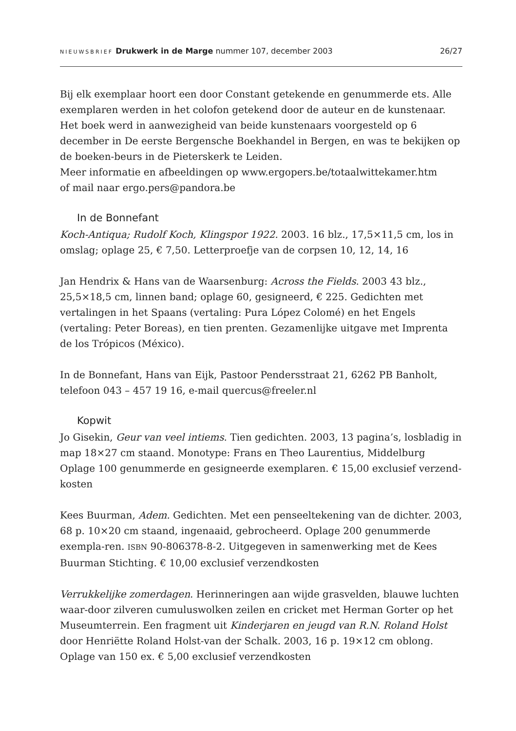NIEUWSBRIEF Drukwerk in de Marge nummer 107, december 2003
26/27
Bij elk exemplaar hoort een door Constant getekende en genummerde ets. Alle exemplaren werden in het colofon getekend door de auteur en de kunstenaar.
Het boek werd in aanwezigheid van beide kunstenaars voorgesteld op 6 december in De eerste Bergensche Boekhandel in Bergen, en was te bekijken op de boeken-beurs in de Pieterskerk te Leiden.
Meer informatie en afbeeldingen op www.ergopers.be/totaalwittekamer.htm
of mail naar ergo.pers@pandora.be
In de Bonnefant
Koch-Antiqua; Rudolf Koch, Klingspor 1922. 2003. 16 blz., 17,5×11,5 cm, los in omslag; oplage 25, € 7,50. Letterproefje van de corpsen 10, 12, 14, 16
Jan Hendrix & Hans van de Waarsenburg: Across the Fields. 2003 43 blz., 25,5×18,5 cm, linnen band; oplage 60, gesigneerd, € 225. Gedichten met vertalingen in het Spaans (vertaling: Pura López Colomé) en het Engels (vertaling: Peter Boreas), en tien prenten. Gezamenlijke uitgave met Imprenta de los Trópicos (México).
In de Bonnefant, Hans van Eijk, Pastoor Pendersstraat 21, 6262 PB Banholt,
telefoon 043 – 457 19 16, e-mail quercus@freeler.nl
Kopwit
Jo Gisekin, Geur van veel intiems. Tien gedichten. 2003, 13 pagina’s, losbladig in map 18×27 cm staand. Monotype: Frans en Theo Laurentius, Middelburg
Oplage 100 genummerde en gesigneerde exemplaren. € 15,00 exclusief verzend-kosten
Kees Buurman, Adem. Gedichten. Met een penseeltekening van de dichter. 2003, 68 p. 10×20 cm staand, ingenaaid, gebrocheerd. Oplage 200 genummerde exempla-ren. ISBN 90-806378-8-2. Uitgegeven in samenwerking met de Kees Buurman Stichting. € 10,00 exclusief verzendkosten
Verrukkelijke zomerdagen. Herinneringen aan wijde grasvelden, blauwe luchten waar-door zilveren cumuluswolken zeilen en cricket met Herman Gorter op het Museumterrein. Een fragment uit Kinderjaren en jeugd van R.N. Roland Holst door Henriëtte Roland Holst-van der Schalk. 2003, 16 p. 19×12 cm oblong. Oplage van 150 ex. € 5,00 exclusief verzendkosten